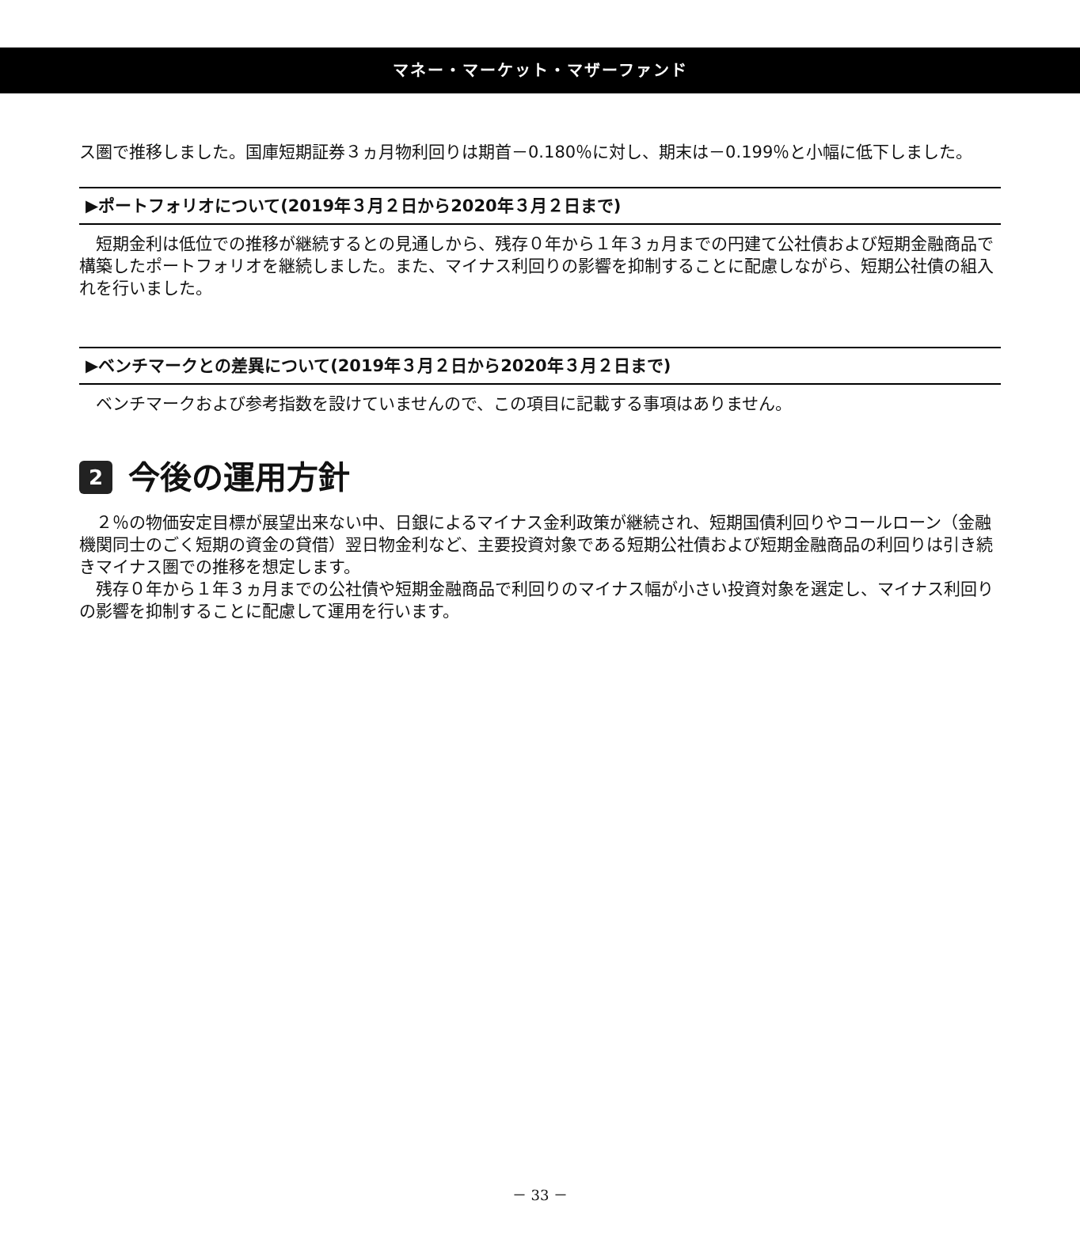マネー・マーケット・マザーファンド
ス圏で推移しました。国庫短期証券３ヵ月物利回りは期首－0.180％に対し、期末は－0.199％と小幅に低下しました。
▶ポートフォリオについて(2019年３月２日から2020年３月２日まで)
　短期金利は低位での推移が継続するとの見通しから、残存０年から１年３ヵ月までの円建て公社債および短期金融商品で構築したポートフォリオを継続しました。また、マイナス利回りの影響を抑制することに配慮しながら、短期公社債の組入れを行いました。
▶ベンチマークとの差異について(2019年３月２日から2020年３月２日まで)
　ベンチマークおよび参考指数を設けていませんので、この項目に記載する事項はありません。
2 今後の運用方針
　２％の物価安定目標が展望出来ない中、日銀によるマイナス金利政策が継続され、短期国債利回りやコールローン（金融機関同士のごく短期の資金の貸借）翌日物金利など、主要投資対象である短期公社債および短期金融商品の利回りは引き続きマイナス圏での推移を想定します。
　残存０年から１年３ヵ月までの公社債や短期金融商品で利回りのマイナス幅が小さい投資対象を選定し、マイナス利回りの影響を抑制することに配慮して運用を行います。
－ 33 －